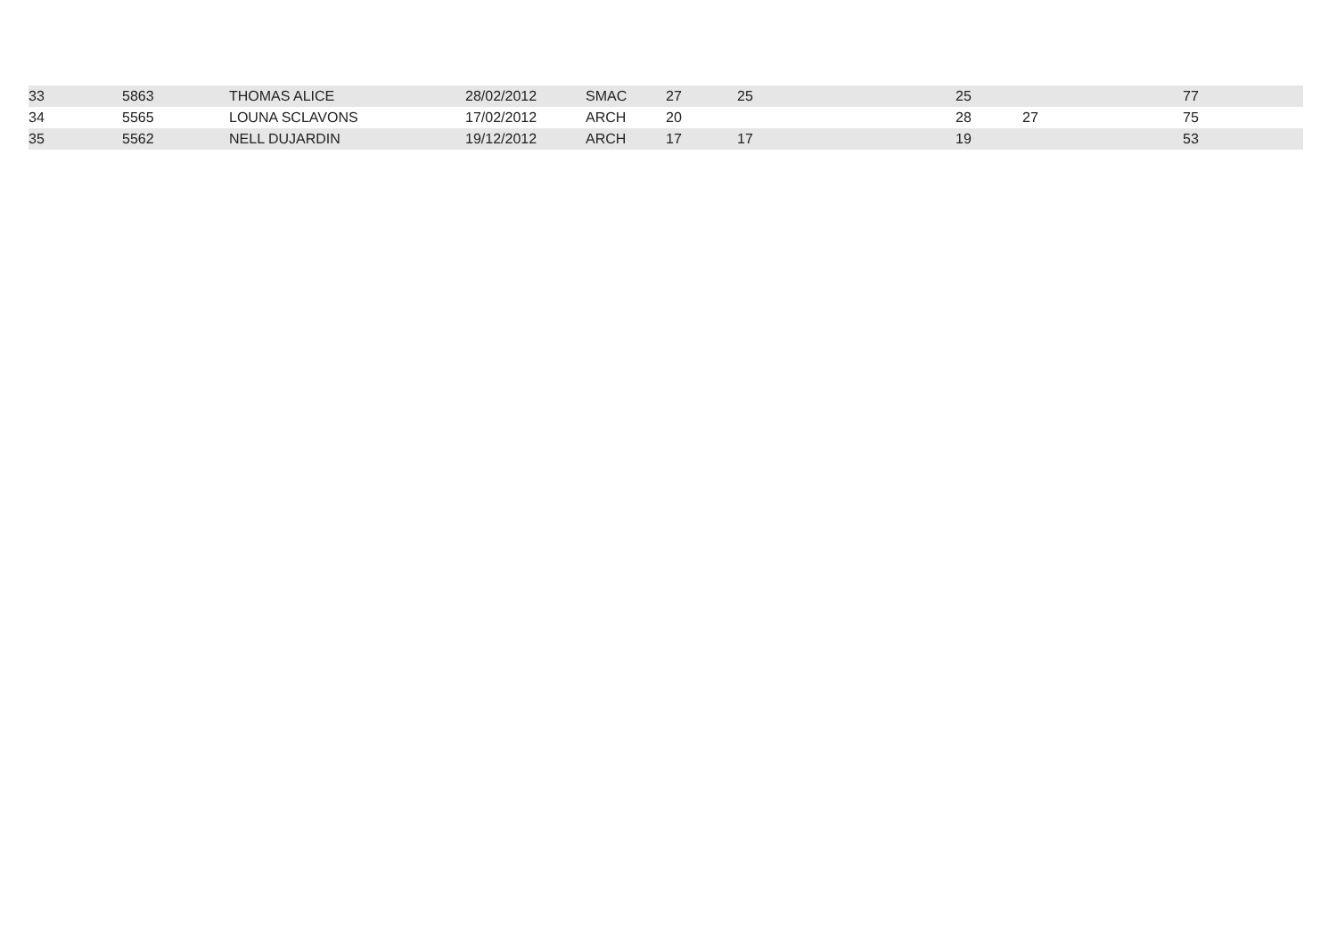| 33 | 5863 | THOMAS ALICE | 28/02/2012 | SMAC | 27 | 25 | 25 | | 77 |
| 34 | 5565 | LOUNA SCLAVONS | 17/02/2012 | ARCH | 20 | | 28 | 27 | 75 |
| 35 | 5562 | NELL DUJARDIN | 19/12/2012 | ARCH | 17 | 17 | 19 | | 53 |